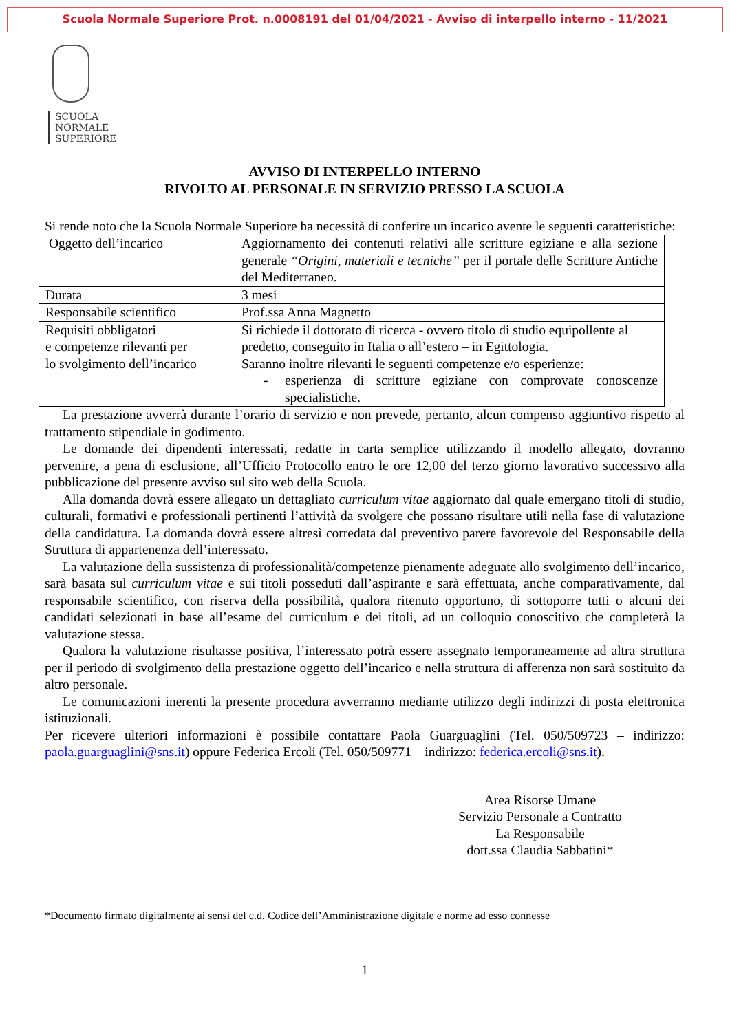Scuola Normale Superiore Prot. n.0008191 del 01/04/2021 - Avviso di interpello interno - 11/2021
SCUOLA
NORMALE
SUPERIORE
AVVISO DI INTERPELLO INTERNO
RIVOLTO AL PERSONALE IN SERVIZIO PRESSO LA SCUOLA
Si rende noto che la Scuola Normale Superiore ha necessità di conferire un incarico avente le seguenti caratteristiche:
| Oggetto dell’incarico | Aggiornamento dei contenuti relativi alle scritture egiziane e alla sezione generale “Origini, materiali e tecniche” per il portale delle Scritture Antiche del Mediterraneo. |
| Durata | 3 mesi |
| Responsabile scientifico | Prof.ssa Anna Magnetto |
| Requisiti obbligatori e competenze rilevanti per lo svolgimento dell’incarico | Si richiede il dottorato di ricerca - ovvero titolo di studio equipollente al predetto, conseguito in Italia o all’estero – in Egittologia. Saranno inoltre rilevanti le seguenti competenze e/o esperienze: - esperienza di scritture egiziane con comprovate conoscenze specialistiche. |
La prestazione avverrà durante l’orario di servizio e non prevede, pertanto, alcun compenso aggiuntivo rispetto al trattamento stipendiale in godimento.
Le domande dei dipendenti interessati, redatte in carta semplice utilizzando il modello allegato, dovranno pervenire, a pena di esclusione, all’Ufficio Protocollo entro le ore 12,00 del terzo giorno lavorativo successivo alla pubblicazione del presente avviso sul sito web della Scuola.
Alla domanda dovrà essere allegato un dettagliato curriculum vitae aggiornato dal quale emergano titoli di studio, culturali, formativi e professionali pertinenti l’attività da svolgere che possano risultare utili nella fase di valutazione della candidatura. La domanda dovrà essere altresì corredata dal preventivo parere favorevole del Responsabile della Struttura di appartenenza dell’interessato.
La valutazione della sussistenza di professionalità/competenze pienamente adeguate allo svolgimento dell’incarico, sarà basata sul curriculum vitae e sui titoli posseduti dall’aspirante e sarà effettuata, anche comparativamente, dal responsabile scientifico, con riserva della possibilità, qualora ritenuto opportuno, di sottoporre tutti o alcuni dei candidati selezionati in base all’esame del curriculum e dei titoli, ad un colloquio conoscitivo che completerà la valutazione stessa.
Qualora la valutazione risultasse positiva, l’interessato potrà essere assegnato temporaneamente ad altra struttura per il periodo di svolgimento della prestazione oggetto dell’incarico e nella struttura di afferenza non sarà sostituito da altro personale.
Le comunicazioni inerenti la presente procedura avverranno mediante utilizzo degli indirizzi di posta elettronica istituzionali.
Per ricevere ulteriori informazioni è possibile contattare Paola Guarguaglini (Tel. 050/509723 – indirizzo: paola.guarguaglini@sns.it) oppure Federica Ercoli (Tel. 050/509771 – indirizzo: federica.ercoli@sns.it).
Area Risorse Umane
Servizio Personale a Contratto
La Responsabile
dott.ssa Claudia Sabbatini*
*Documento firmato digitalmente ai sensi del c.d. Codice dell’Amministrazione digitale e norme ad esso connesse
1